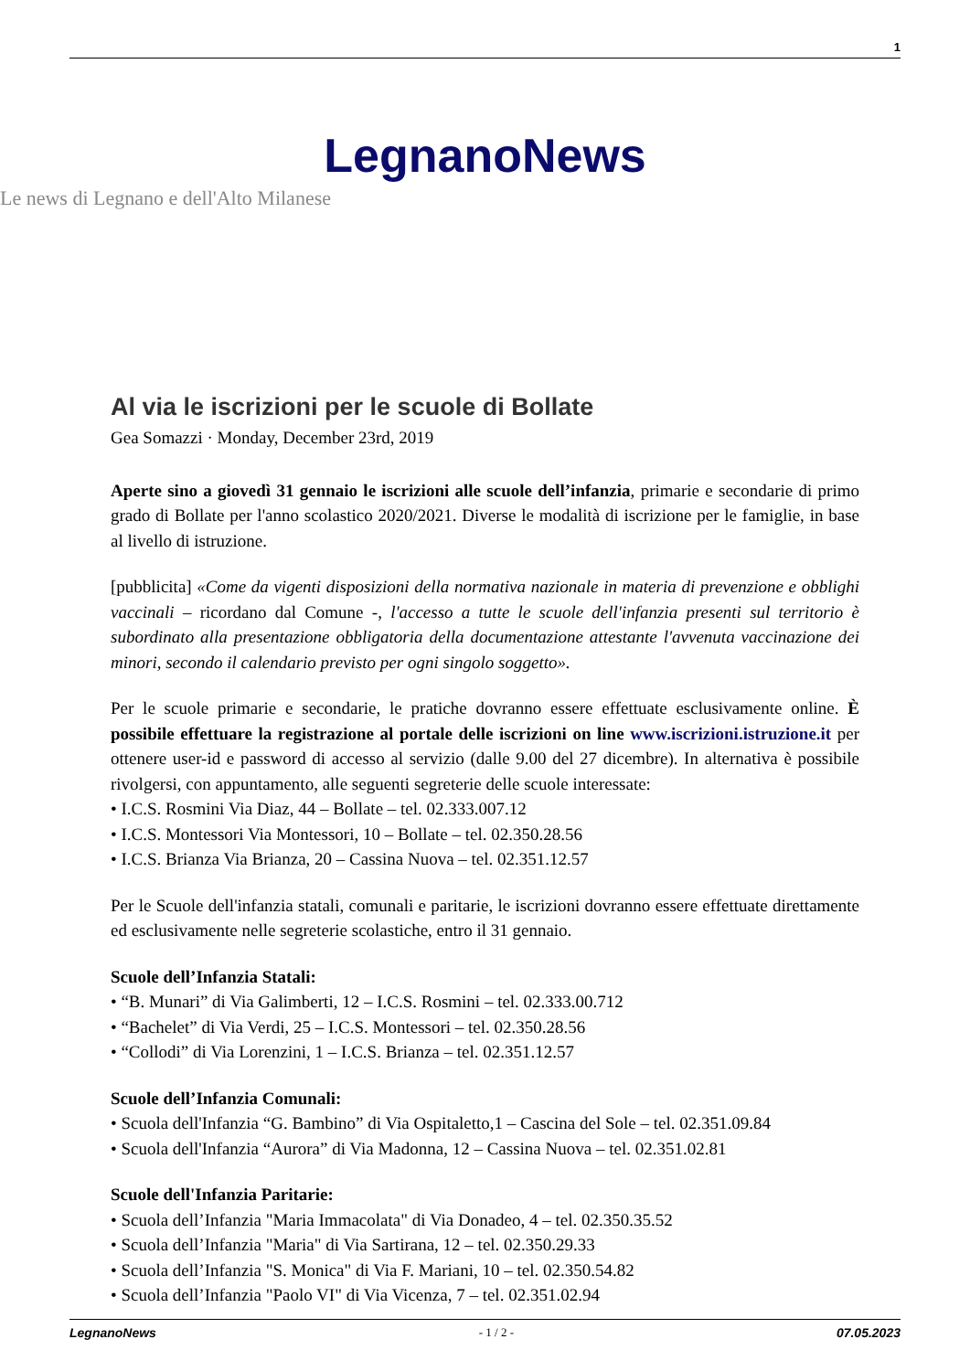1
LegnanoNews
Le news di Legnano e dell'Alto Milanese
Al via le iscrizioni per le scuole di Bollate
Gea Somazzi · Monday, December 23rd, 2019
Aperte sino a giovedì 31 gennaio le iscrizioni alle scuole dell’infanzia, primarie e secondarie di primo grado di Bollate per l'anno scolastico 2020/2021. Diverse le modalità di iscrizione per le famiglie, in base al livello di istruzione.
[pubblicita] «Come da vigenti disposizioni della normativa nazionale in materia di prevenzione e obblighi vaccinali – ricordano dal Comune -, l'accesso a tutte le scuole dell'infanzia presenti sul territorio è subordinato alla presentazione obbligatoria della documentazione attestante l'avvenuta vaccinazione dei minori, secondo il calendario previsto per ogni singolo soggetto».
Per le scuole primarie e secondarie, le pratiche dovranno essere effettuate esclusivamente online. È possibile effettuare la registrazione al portale delle iscrizioni on line www.iscrizioni.istruzione.it per ottenere user-id e password di accesso al servizio (dalle 9.00 del 27 dicembre). In alternativa è possibile rivolgersi, con appuntamento, alle seguenti segreterie delle scuole interessate:
• I.C.S. Rosmini Via Diaz, 44 – Bollate – tel. 02.333.007.12
• I.C.S. Montessori Via Montessori, 10 – Bollate – tel. 02.350.28.56
• I.C.S. Brianza Via Brianza, 20 – Cassina Nuova – tel. 02.351.12.57
Per le Scuole dell'infanzia statali, comunali e paritarie, le iscrizioni dovranno essere effettuate direttamente ed esclusivamente nelle segreterie scolastiche, entro il 31 gennaio.
Scuole dell’Infanzia Statali:
• “B. Munari” di Via Galimberti, 12 – I.C.S. Rosmini – tel. 02.333.00.712
• “Bachelet” di Via Verdi, 25 – I.C.S. Montessori – tel. 02.350.28.56
• “Collodi” di Via Lorenzini, 1 – I.C.S. Brianza – tel. 02.351.12.57
Scuole dell’Infanzia Comunali:
• Scuola dell'Infanzia “G. Bambino” di Via Ospitaletto,1 – Cascina del Sole – tel. 02.351.09.84
• Scuola dell'Infanzia “Aurora” di Via Madonna, 12 – Cassina Nuova – tel. 02.351.02.81
Scuole dell'Infanzia Paritarie:
• Scuola dell’Infanzia "Maria Immacolata" di Via Donadeo, 4 – tel. 02.350.35.52
• Scuola dell’Infanzia "Maria" di Via Sartirana, 12 – tel. 02.350.29.33
• Scuola dell’Infanzia "S. Monica" di Via F. Mariani, 10 – tel. 02.350.54.82
• Scuola dell’Infanzia "Paolo VI" di Via Vicenza, 7 – tel. 02.351.02.94
LegnanoNews - 1 / 2 - 07.05.2023